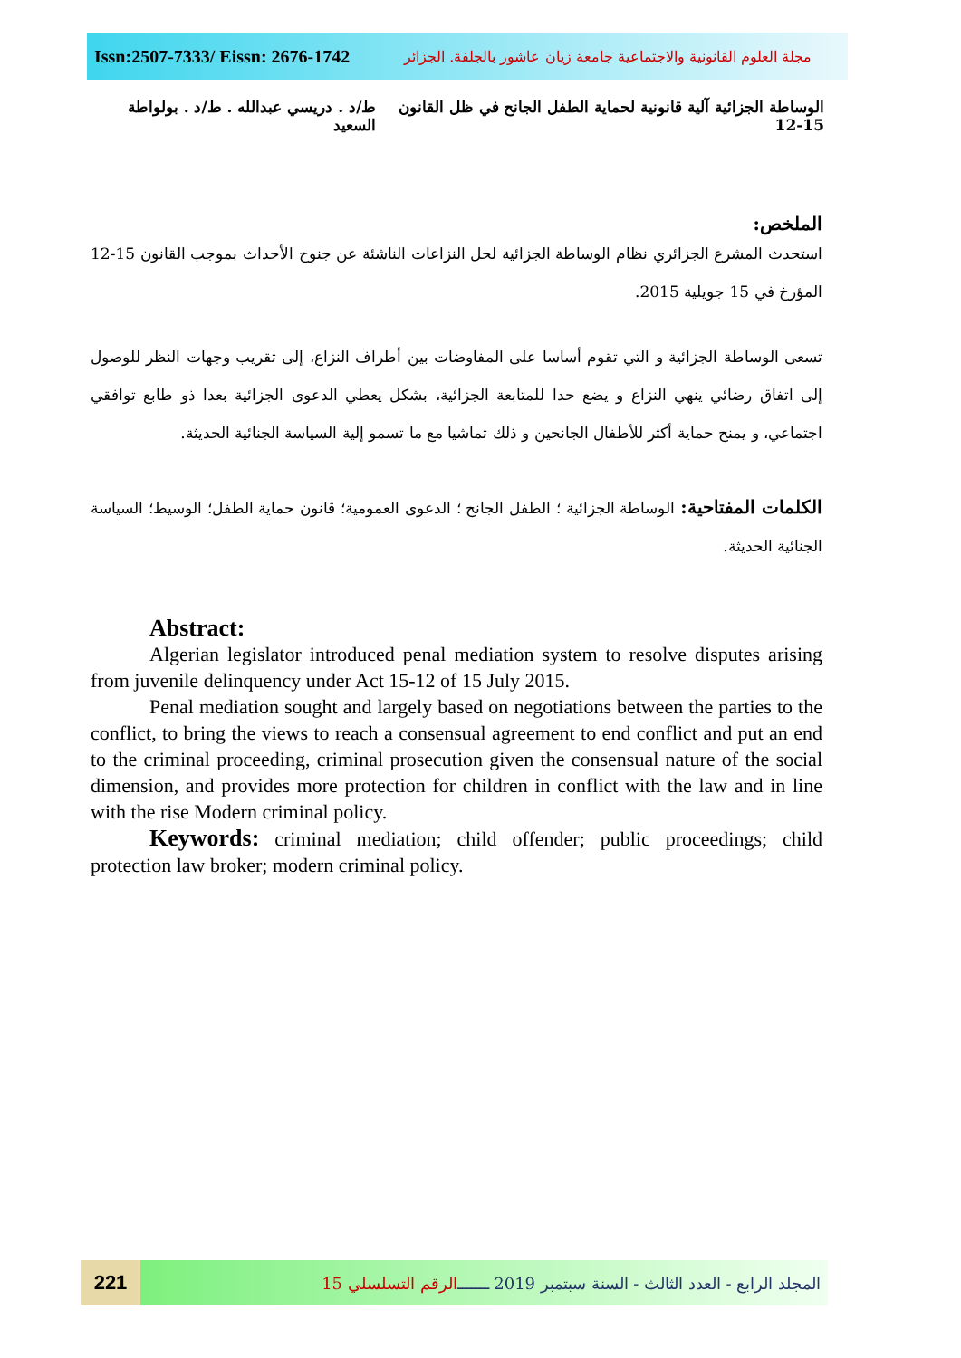Issn:2507-7333/ Eissn: 2676-1742 مجلة العلوم القانونية والاجتماعية جامعة زيان عاشور بالجلفة. الجزائر
الوساطة الجزائية آلية قانونية لحماية الطفل الجانح في ظل القانون 15-12 ط/د . دريسي عبدالله . ط/د . بولواطة السعيد
الملخص:
استحدث المشرع الجزائري نظام الوساطة الجزائية لحل النزاعات الناشئة عن جنوح الأحداث بموجب القانون 15-12 المؤرخ في 15 جويلية 2015.
تسعى الوساطة الجزائية و التي تقوم أساسا على المفاوضات بين أطراف النزاع، إلى تقريب وجهات النظر للوصول إلى اتفاق رضائي ينهي النزاع و يضع حدا للمتابعة الجزائية، بشكل يعطي الدعوى الجزائية بعدا ذو طابع توافقي اجتماعي، و يمنح حماية أكثر للأطفال الجانحين و ذلك تماشيا مع ما تسمو إلية السياسة الجنائية الحديثة.
الكلمات المفتاحية: الوساطة الجزائية ؛ الطفل الجانح ؛ الدعوى العمومية؛ قانون حماية الطفل؛ الوسيط؛ السياسة الجنائية الحديثة.
Abstract:
Algerian legislator introduced penal mediation system to resolve disputes arising from juvenile delinquency under Act 15-12 of 15 July 2015.
Penal mediation sought and largely based on negotiations between the parties to the conflict, to bring the views to reach a consensual agreement to end conflict and put an end to the criminal proceeding, criminal prosecution given the consensual nature of the social dimension, and provides more protection for children in conflict with the law and in line with the rise Modern criminal policy.
Keywords: criminal mediation; child offender; public proceedings; child protection law broker; modern criminal policy.
221
المجلد الرابع - العدد الثالث - السنة سبتمبر 2019 ـــــــ الرقم التسلسلي 15